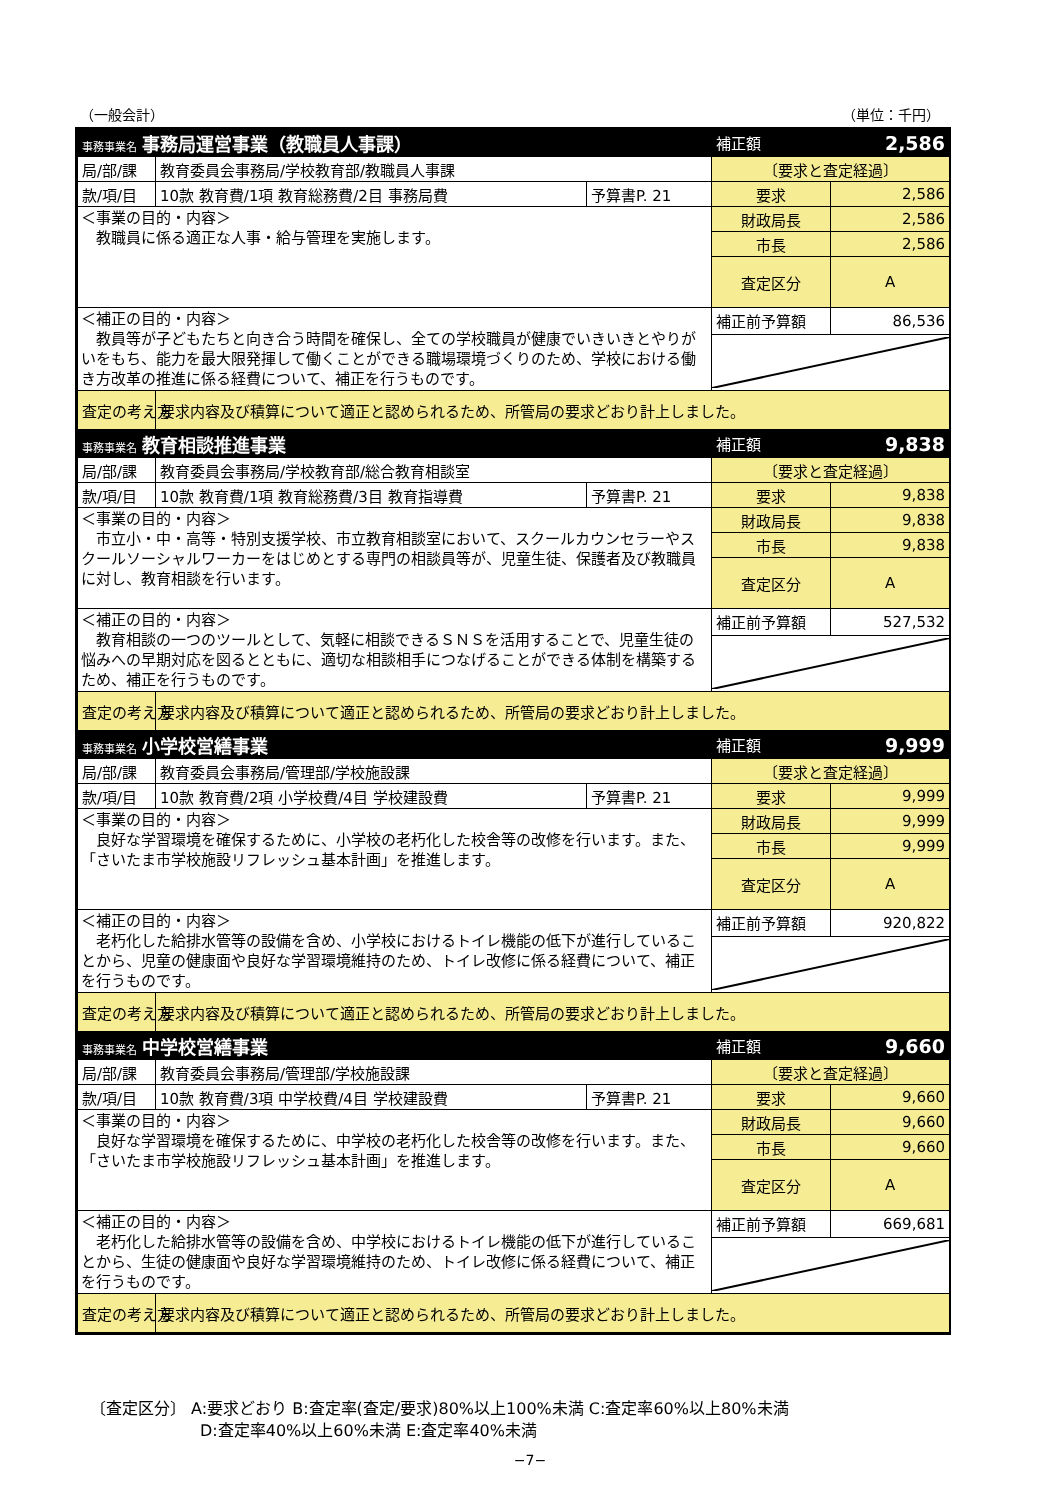（一般会計） （単位：千円）
| 事務事業名 事務局運営事業（教職員人事課） | | | 補正額 2,586 | |
| 局/部/課 | 教育委員会事務局/学校教育部/教職員人事課 | | 〔要求と査定経過〕 | |
| 款/項/目 | 10款 教育費/1項 教育総務費/2目 事務局費 | 予算書P. 21 | 要求 | 2,586 |
| ＜事業の目的・内容＞ 教職員に係る適正な人事・給与管理を実施します。 | | | 財政局長 | 2,586 |
| | | | 市長 | 2,586 |
| | | | 査定区分 | A |
| ＜補正の目的・内容＞ 教員等が子どもたちと向き合う時間を確保し、全ての学校職員が健康でいきいきとやりがいをもち、能力を最大限発揮して働くことができる職場環境づくりのため、学校における働き方改革の推進に係る経費について、補正を行うものです。 | | | 補正前予算額 | 86,536 |
| 査定の考え方 | 要求内容及び積算について適正と認められるため、所管局の要求どおり計上しました。 | | | |
| 事務事業名 教育相談推進事業 | | | 補正額 9,838 | |
| 局/部/課 | 教育委員会事務局/学校教育部/総合教育相談室 | | 〔要求と査定経過〕 | |
| 款/項/目 | 10款 教育費/1項 教育総務費/3目 教育指導費 | 予算書P. 21 | 要求 | 9,838 |
| ＜事業の目的・内容＞ 市立小・中・高等・特別支援学校、市立教育相談室において、スクールカウンセラーやスクールソーシャルワーカーをはじめとする専門の相談員等が、児童生徒、保護者及び教職員に対し、教育相談を行います。 | | | 財政局長 | 9,838 |
| | | | 市長 | 9,838 |
| | | | 査定区分 | A |
| ＜補正の目的・内容＞ 教育相談の一つのツールとして、気軽に相談できるＳＮＳを活用することで、児童生徒の悩みへの早期対応を図るとともに、適切な相談相手につなげることができる体制を構築するため、補正を行うものです。 | | | 補正前予算額 | 527,532 |
| 査定の考え方 | 要求内容及び積算について適正と認められるため、所管局の要求どおり計上しました。 | | | |
| 事務事業名 小学校営繕事業 | | | 補正額 9,999 | |
| 局/部/課 | 教育委員会事務局/管理部/学校施設課 | | 〔要求と査定経過〕 | |
| 款/項/目 | 10款 教育費/2項 小学校費/4目 学校建設費 | 予算書P. 21 | 要求 | 9,999 |
| ＜事業の目的・内容＞ 良好な学習環境を確保するために、小学校の老朽化した校舎等の改修を行います。また、「さいたま市学校施設リフレッシュ基本計画」を推進します。 | | | 財政局長 | 9,999 |
| | | | 市長 | 9,999 |
| | | | 査定区分 | A |
| ＜補正の目的・内容＞ 老朽化した給排水管等の設備を含め、小学校におけるトイレ機能の低下が進行していることから、児童の健康面や良好な学習環境維持のため、トイレ改修に係る経費について、補正を行うものです。 | | | 補正前予算額 | 920,822 |
| 査定の考え方 | 要求内容及び積算について適正と認められるため、所管局の要求どおり計上しました。 | | | |
| 事務事業名 中学校営繕事業 | | | 補正額 9,660 | |
| 局/部/課 | 教育委員会事務局/管理部/学校施設課 | | 〔要求と査定経過〕 | |
| 款/項/目 | 10款 教育費/3項 中学校費/4目 学校建設費 | 予算書P. 21 | 要求 | 9,660 |
| ＜事業の目的・内容＞ 良好な学習環境を確保するために、中学校の老朽化した校舎等の改修を行います。また、「さいたま市学校施設リフレッシュ基本計画」を推進します。 | | | 財政局長 | 9,660 |
| | | | 市長 | 9,660 |
| | | | 査定区分 | A |
| ＜補正の目的・内容＞ 老朽化した給排水管等の設備を含め、中学校におけるトイレ機能の低下が進行していることから、生徒の健康面や良好な学習環境維持のため、トイレ改修に係る経費について、補正を行うものです。 | | | 補正前予算額 | 669,681 |
| 査定の考え方 | 要求内容及び積算について適正と認められるため、所管局の要求どおり計上しました。 | | | |
〔査定区分〕 A:要求どおり B:査定率(査定/要求)80%以上100%未満 C:査定率60%以上80%未満
D:査定率40%以上60%未満 E:査定率40%未満
−7−